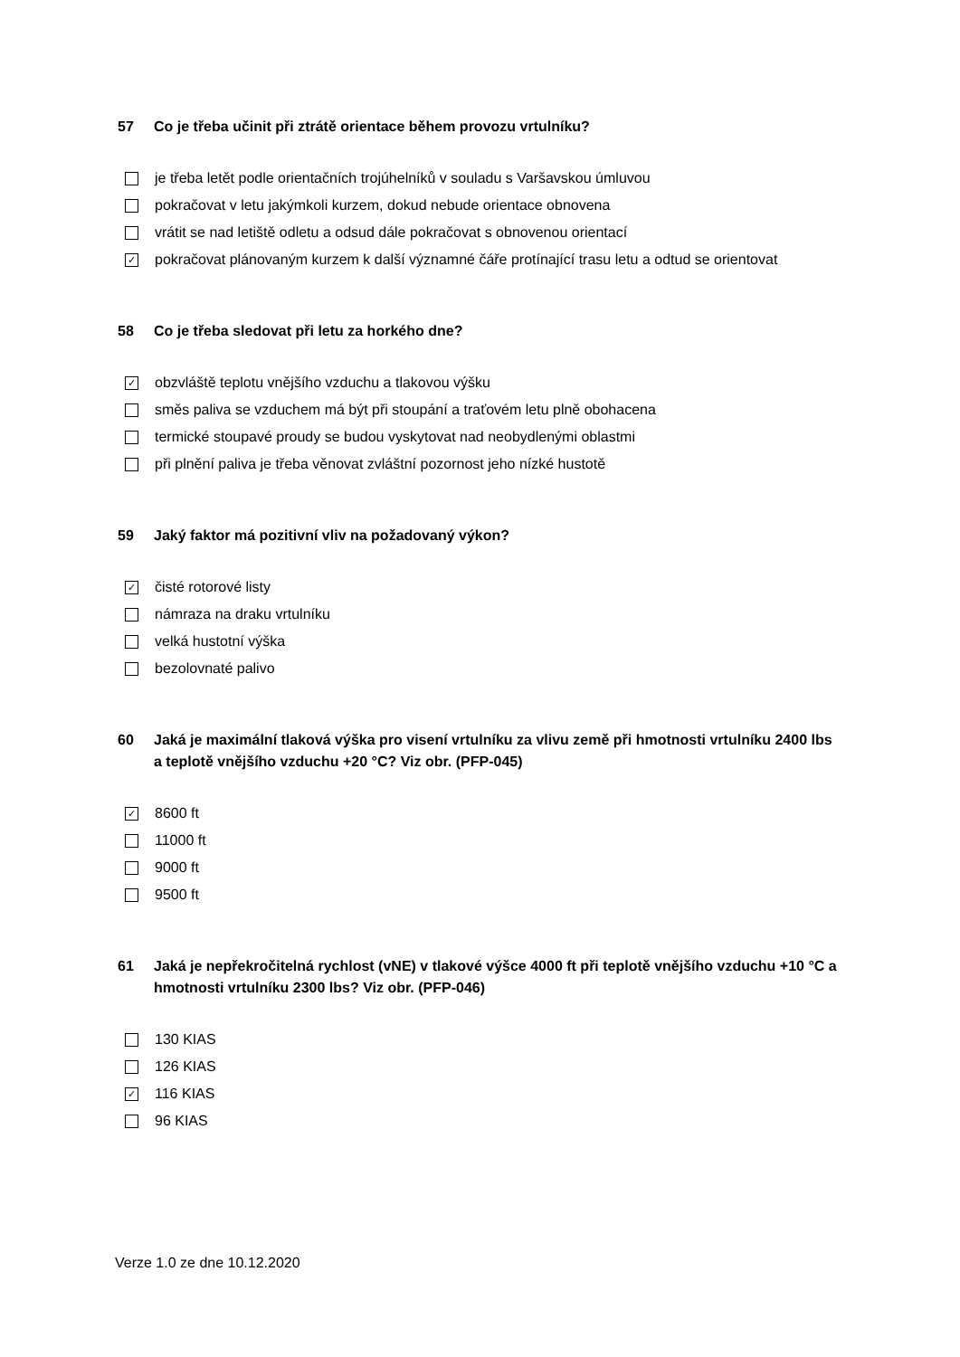57 Co je třeba učinit při ztrátě orientace během provozu vrtulníku?
je třeba letět podle orientačních trojúhelníků v souladu s Varšavskou úmluvou
pokračovat v letu jakýmkoli kurzem, dokud nebude orientace obnovena
vrátit se nad letiště odletu a odsud dále pokračovat s obnovenou orientací
✓ pokračovat plánovaným kurzem k další významné čáře protínající trasu letu a odtud se orientovat
58 Co je třeba sledovat při letu za horkého dne?
✓ obzvláště teplotu vnějšího vzduchu a tlakovou výšku
směs paliva se vzduchem má být při stoupání a traťovém letu plně obohacena
termické stoupavé proudy se budou vyskytovat nad neobydlenými oblastmi
při plnění paliva je třeba věnovat zvláštní pozornost jeho nízké hustotě
59 Jaký faktor má pozitivní vliv na požadovaný výkon?
✓ čisté rotorové listy
námraza na draku vrtulníku
velká hustotní výška
bezolovnaté palivo
60 Jaká je maximální tlaková výška pro visení vrtulníku za vlivu země při hmotnosti vrtulníku 2400 lbs a teplotě vnějšího vzduchu +20 °C? Viz obr. (PFP-045)
✓ 8600 ft
11000 ft
9000 ft
9500 ft
61 Jaká je nepřekročitelná rychlost (vNE) v tlakové výšce 4000 ft při teplotě vnějšího vzduchu +10 °C a hmotnosti vrtulníku 2300 lbs? Viz obr. (PFP-046)
130 KIAS
126 KIAS
✓ 116 KIAS
96 KIAS
Verze 1.0 ze dne 10.12.2020